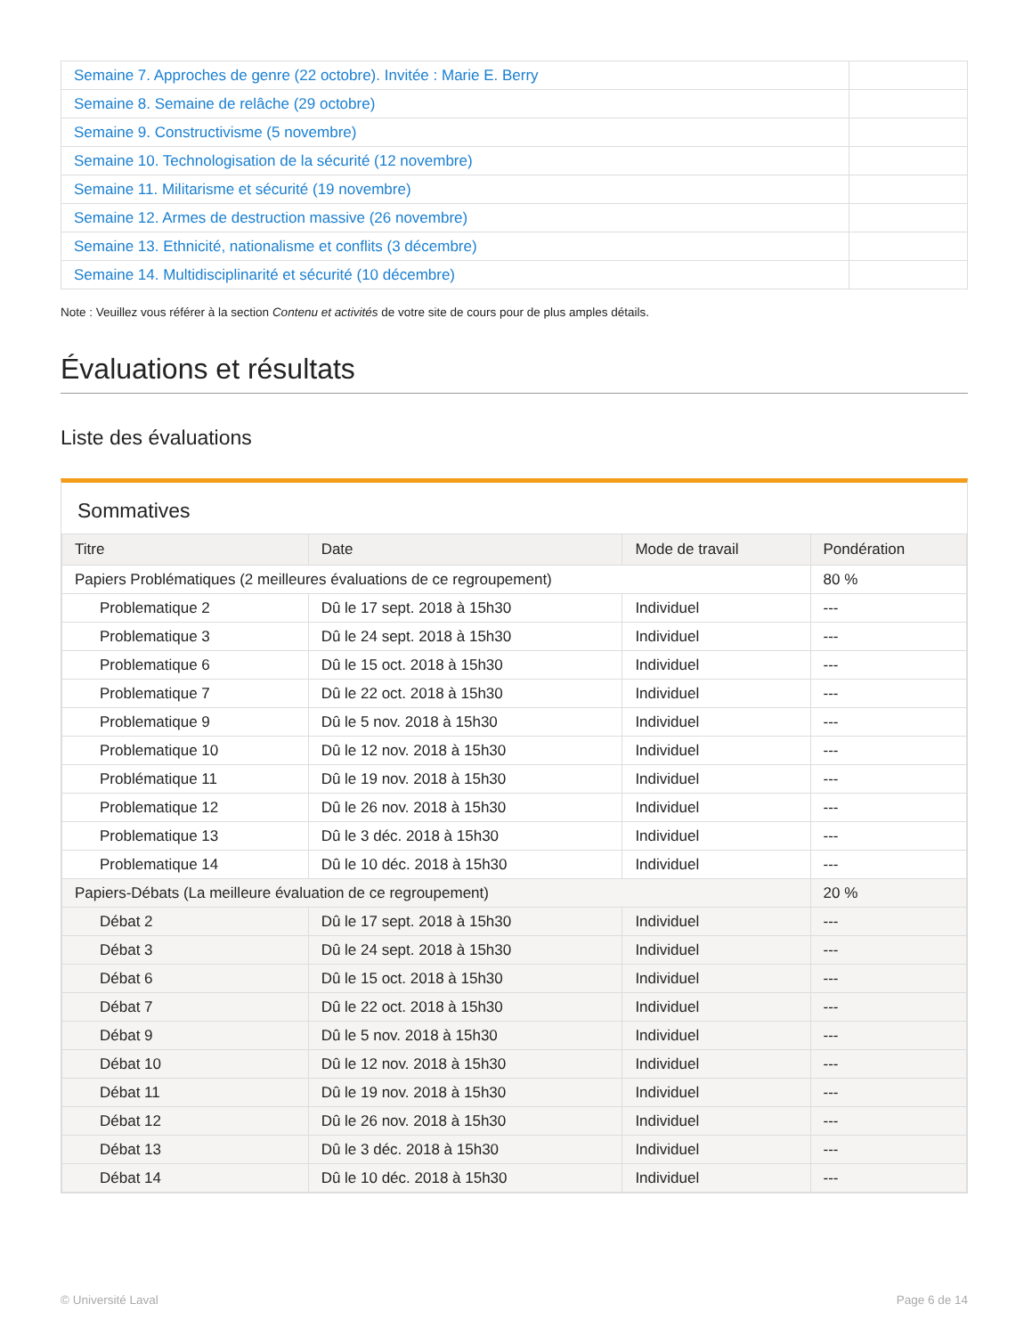| Semaine 7. Approches de genre (22 octobre). Invitée : Marie E. Berry | |
| Semaine 8. Semaine de relâche (29 octobre) | |
| Semaine 9. Constructivisme (5 novembre) | |
| Semaine 10. Technologisation de la sécurité (12 novembre) | |
| Semaine 11. Militarisme et sécurité (19 novembre) | |
| Semaine 12. Armes de destruction massive (26 novembre) | |
| Semaine 13. Ethnicité, nationalisme et conflits (3 décembre) | |
| Semaine 14. Multidisciplinarité et sécurité (10 décembre) | |
Note : Veuillez vous référer à la section Contenu et activités de votre site de cours pour de plus amples détails.
Évaluations et résultats
Liste des évaluations
Sommatives
| Titre | Date | Mode de travail | Pondération |
| --- | --- | --- | --- |
| Papiers Problématiques (2 meilleures évaluations de ce regroupement) | | | 80 % |
| Problematique 2 | Dû le 17 sept. 2018 à 15h30 | Individuel | --- |
| Problematique 3 | Dû le 24 sept. 2018 à 15h30 | Individuel | --- |
| Problematique 6 | Dû le 15 oct. 2018 à 15h30 | Individuel | --- |
| Problematique 7 | Dû le 22 oct. 2018 à 15h30 | Individuel | --- |
| Problematique 9 | Dû le 5 nov. 2018 à 15h30 | Individuel | --- |
| Problematique 10 | Dû le 12 nov. 2018 à 15h30 | Individuel | --- |
| Problématique 11 | Dû le 19 nov. 2018 à 15h30 | Individuel | --- |
| Problematique 12 | Dû le 26 nov. 2018 à 15h30 | Individuel | --- |
| Problematique 13 | Dû le 3 déc. 2018 à 15h30 | Individuel | --- |
| Problematique 14 | Dû le 10 déc. 2018 à 15h30 | Individuel | --- |
| Papiers-Débats (La meilleure évaluation de ce regroupement) | | | 20 % |
| Débat 2 | Dû le 17 sept. 2018 à 15h30 | Individuel | --- |
| Débat 3 | Dû le 24 sept. 2018 à 15h30 | Individuel | --- |
| Débat 6 | Dû le 15 oct. 2018 à 15h30 | Individuel | --- |
| Débat 7 | Dû le 22 oct. 2018 à 15h30 | Individuel | --- |
| Débat 9 | Dû le 5 nov. 2018 à 15h30 | Individuel | --- |
| Débat 10 | Dû le 12 nov. 2018 à 15h30 | Individuel | --- |
| Débat 11 | Dû le 19 nov. 2018 à 15h30 | Individuel | --- |
| Débat 12 | Dû le 26 nov. 2018 à 15h30 | Individuel | --- |
| Débat 13 | Dû le 3 déc. 2018 à 15h30 | Individuel | --- |
| Débat 14 | Dû le 10 déc. 2018 à 15h30 | Individuel | --- |
© Université Laval Page 6 de 14